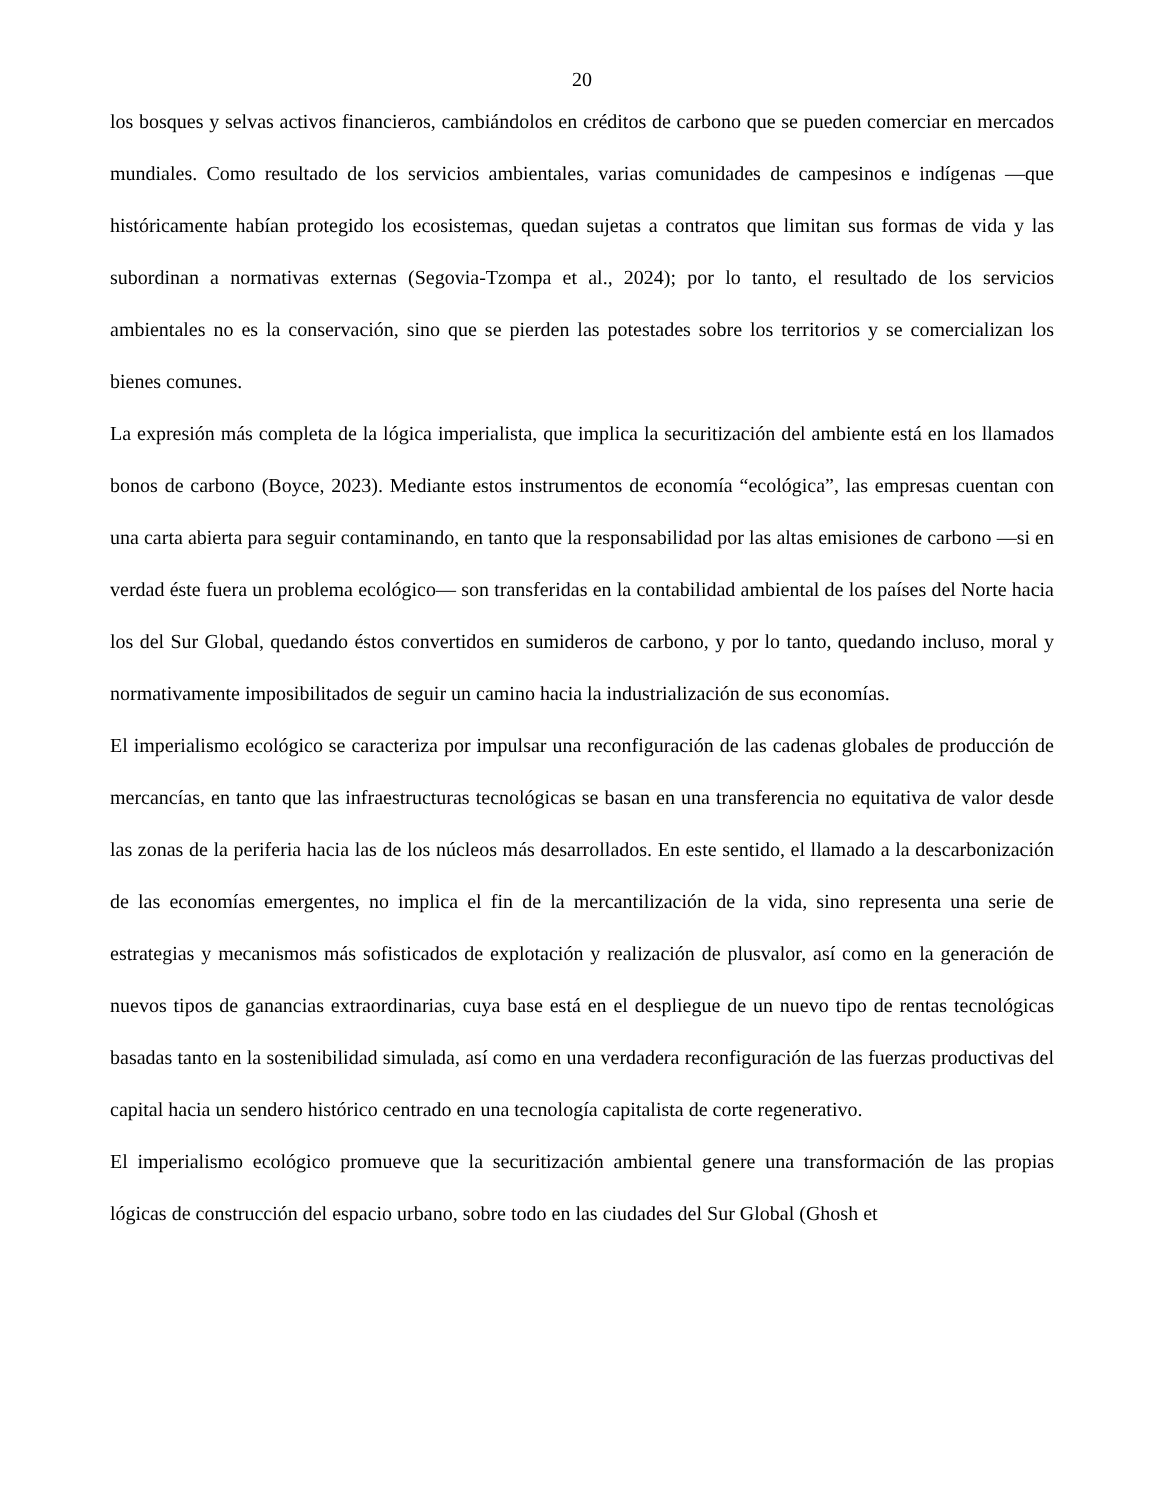20
los bosques y selvas activos financieros, cambiándolos en créditos de carbono que se pueden comerciar en mercados mundiales. Como resultado de los servicios ambientales, varias comunidades de campesinos e indígenas —que históricamente habían protegido los ecosistemas, quedan sujetas a contratos que limitan sus formas de vida y las subordinan a normativas externas (Segovia-Tzompa et al., 2024); por lo tanto, el resultado de los servicios ambientales no es la conservación, sino que se pierden las potestades sobre los territorios y se comercializan los bienes comunes.
La expresión más completa de la lógica imperialista, que implica la securitización del ambiente está en los llamados bonos de carbono (Boyce, 2023). Mediante estos instrumentos de economía “ecológica”, las empresas cuentan con una carta abierta para seguir contaminando, en tanto que la responsabilidad por las altas emisiones de carbono —si en verdad éste fuera un problema ecológico— son transferidas en la contabilidad ambiental de los países del Norte hacia los del Sur Global, quedando éstos convertidos en sumideros de carbono, y por lo tanto, quedando incluso, moral y normativamente imposibilitados de seguir un camino hacia la industrialización de sus economías.
El imperialismo ecológico se caracteriza por impulsar una reconfiguración de las cadenas globales de producción de mercancías, en tanto que las infraestructuras tecnológicas se basan en una transferencia no equitativa de valor desde las zonas de la periferia hacia las de los núcleos más desarrollados. En este sentido, el llamado a la descarbonización de las economías emergentes, no implica el fin de la mercantilización de la vida, sino representa una serie de estrategias y mecanismos más sofisticados de explotación y realización de plusvalor, así como en la generación de nuevos tipos de ganancias extraordinarias, cuya base está en el despliegue de un nuevo tipo de rentas tecnológicas basadas tanto en la sostenibilidad simulada, así como en una verdadera reconfiguración de las fuerzas productivas del capital hacia un sendero histórico centrado en una tecnología capitalista de corte regenerativo.
El imperialismo ecológico promueve que la securitización ambiental genere una transformación de las propias lógicas de construcción del espacio urbano, sobre todo en las ciudades del Sur Global (Ghosh et